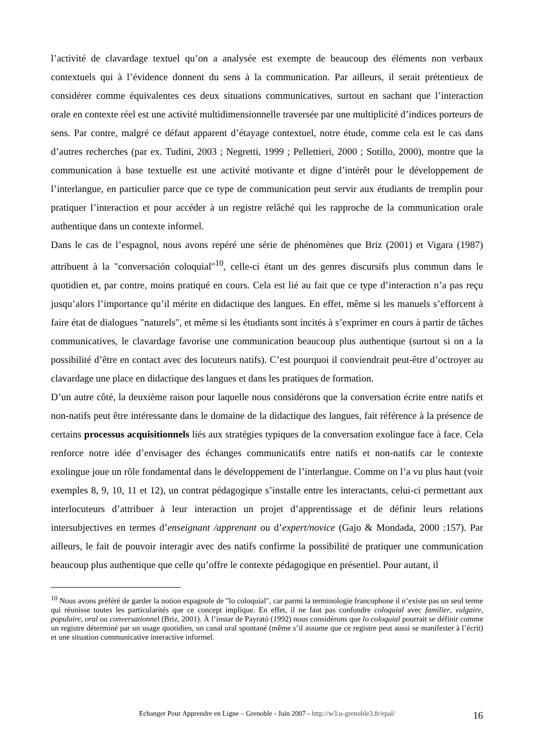l’activité de clavardage textuel qu’on a analysée est exempte de beaucoup des éléments non verbaux contextuels qui à l’évidence donnent du sens à la communication. Par ailleurs, il serait prétentieux de considérer comme équivalentes ces deux situations communicatives, surtout en sachant que l’interaction orale en contexte réel est une activité multidimensionnelle traversée par une multiplicité d’indices porteurs de sens. Par contre, malgré ce défaut apparent d’étayage contextuel, notre étude, comme cela est le cas dans d’autres recherches (par ex. Tudini, 2003 ; Negretti, 1999 ; Pellettieri, 2000 ; Sotillo, 2000), montre que la communication à base textuelle est une activité motivante et digne d’intérêt pour le développement de l’interlangue, en particulier parce que ce type de communication peut servir aux étudiants de tremplin pour pratiquer l’interaction et pour accéder à un registre relâché qui les rapproche de la communication orale authentique dans un contexte informel.
Dans le cas de l’espagnol, nous avons repéré une série de phénomènes que Briz (2001) et Vigara (1987) attribuent à la "conversación coloquial"<sup>10</sup>, celle-ci étant un des genres discursifs plus commun dans le quotidien et, par contre, moins pratiqué en cours. Cela est lié au fait que ce type d’interaction n’a pas reçu jusqu’alors l’importance qu’il mérite en didactique des langues. En effet, même si les manuels s’efforcent à faire état de dialogues "naturels", et même si les étudiants sont incités à s’exprimer en cours à partir de tâches communicatives, le clavardage favorise une communication beaucoup plus authentique (surtout si on a la possibilité d’être en contact avec des locuteurs natifs). C’est pourquoi il conviendrait peut-être d’octroyer au clavardage une place en didactique des langues et dans les pratiques de formation.
D’un autre côté, la deuxième raison pour laquelle nous considérons que la conversation écrite entre natifs et non-natifs peut être intéressante dans le domaine de la didactique des langues, fait référence à la présence de certains processus acquisitionnels liés aux stratégies typiques de la conversation exolingue face à face. Cela renforce notre idée d’envisager des échanges communicatifs entre natifs et non-natifs car le contexte exolingue joue un rôle fondamental dans le développement de l’interlangue. Comme on l’a vu plus haut (voir exemples 8, 9, 10, 11 et 12), un contrat pédagogique s’installe entre les interactants, celui-ci permettant aux interlocuteurs d’attribuer à leur interaction un projet d’apprentissage et de définir leurs relations intersubjectives en termes d’enseignant /apprenant ou d’expert/novice (Gajo & Mondada, 2000 :157). Par ailleurs, le fait de pouvoir interagir avec des natifs confirme la possibilité de pratiquer une communication beaucoup plus authentique que celle qu’offre le contexte pédagogique en présentiel. Pour autant, il
<sup>10</sup> Nous avons préféré de garder la notion espagnole de "lo coloquial", car parmi la terminologie francophone il n’existe pas un seul terme qui réunisse toutes les particularités que ce concept implique. En effet, il ne faut pas confondre coloquial avec familier, vulgaire, populaire, oral ou conversationnel (Briz, 2001). À l’instar de Payrató (1992) nous considérons que lo coloquial pourrait se définir comme un registre déterminé par un usage quotidien, un canal oral spontané (même s’il assume que ce registre peut aussi se manifester à l’écrit) et une situation communicative interactive informel.
Echanger Pour Apprendre en Ligne – Grenoble - Juin 2007 - http://w3.u-grenoble3.fr/epal/ 16